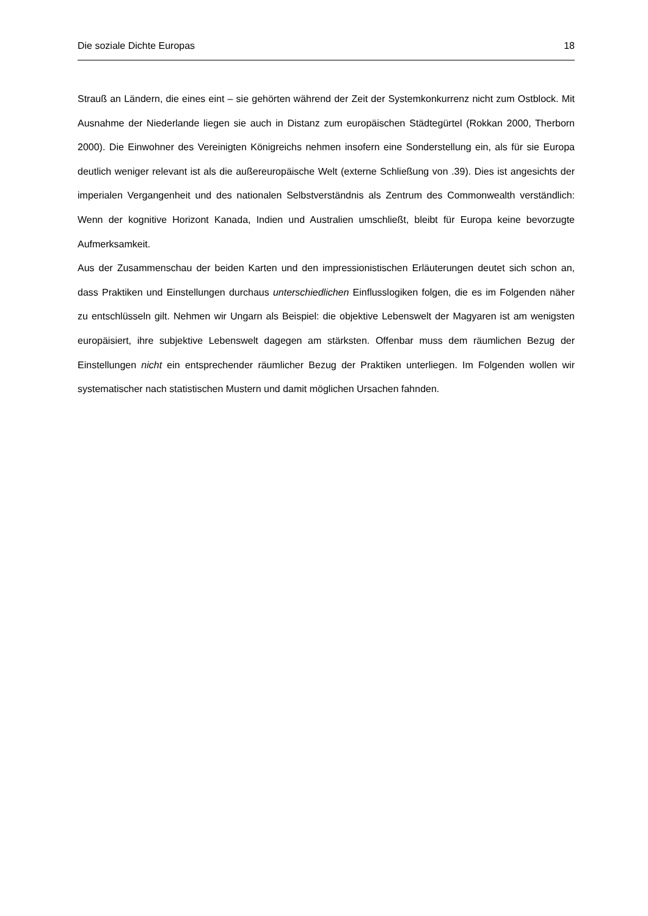Die soziale Dichte Europas 18
Strauß an Ländern, die eines eint – sie gehörten während der Zeit der Systemkonkurrenz nicht zum Ostblock. Mit Ausnahme der Niederlande liegen sie auch in Distanz zum europäischen Städtegürtel (Rokkan 2000, Therborn 2000). Die Einwohner des Vereinigten Königreichs nehmen insofern eine Sonderstellung ein, als für sie Europa deutlich weniger relevant ist als die außereuropäische Welt (externe Schließung von .39). Dies ist angesichts der imperialen Vergangenheit und des nationalen Selbstverständnis als Zentrum des Commonwealth verständlich: Wenn der kognitive Horizont Kanada, Indien und Australien umschließt, bleibt für Europa keine bevorzugte Aufmerksamkeit.
Aus der Zusammenschau der beiden Karten und den impressionistischen Erläuterungen deutet sich schon an, dass Praktiken und Einstellungen durchaus unterschiedlichen Einflusslogiken folgen, die es im Folgenden näher zu entschlüsseln gilt. Nehmen wir Ungarn als Beispiel: die objektive Lebenswelt der Magyaren ist am wenigsten europäisiert, ihre subjektive Lebenswelt dagegen am stärksten. Offenbar muss dem räumlichen Bezug der Einstellungen nicht ein entsprechender räumlicher Bezug der Praktiken unterliegen. Im Folgenden wollen wir systematischer nach statistischen Mustern und damit möglichen Ursachen fahnden.